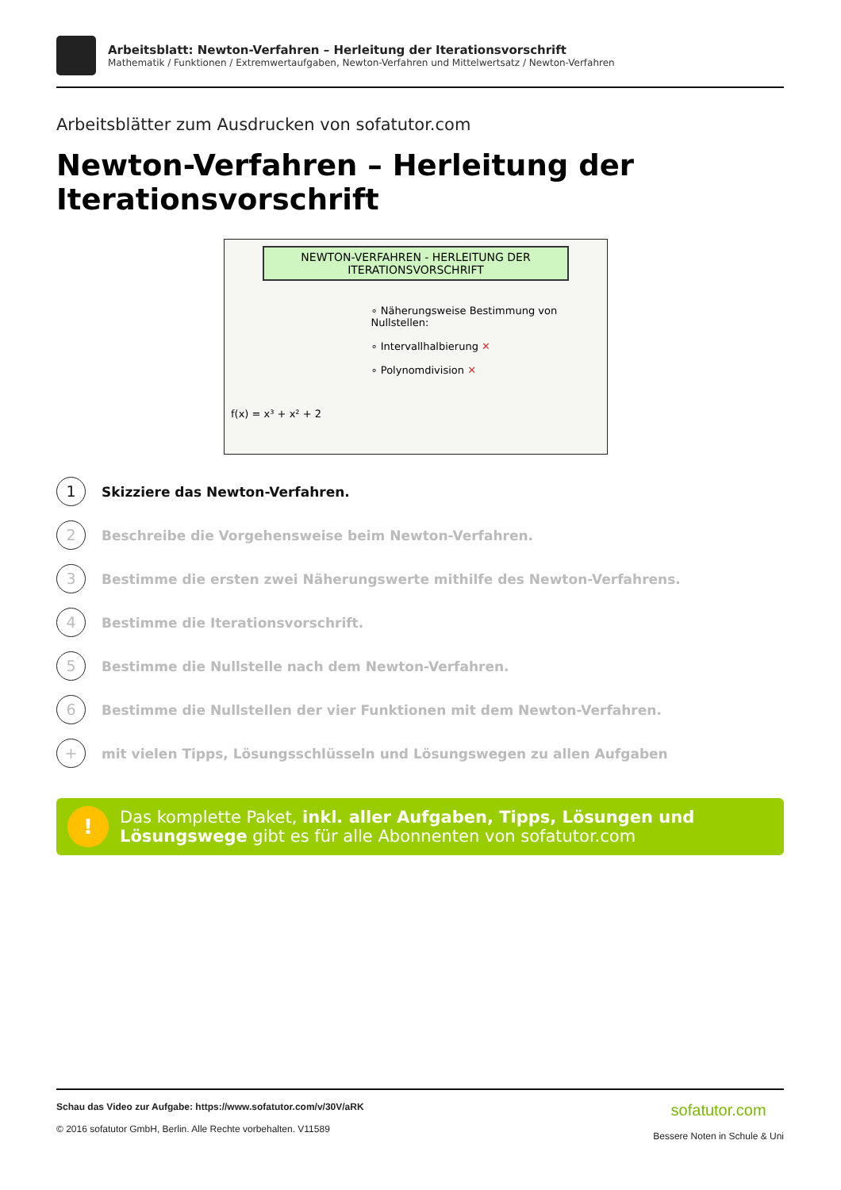Arbeitsblatt: Newton-Verfahren – Herleitung der Iterationsvorschrift
Mathematik / Funktionen / Extremwertaufgaben, Newton-Verfahren und Mittelwertsatz / Newton-Verfahren
Arbeitsblätter zum Ausdrucken von sofatutor.com
Newton-Verfahren – Herleitung der Iterationsvorschrift
NEWTON-VERFAHREN - HERLEITUNG DER ITERATIONSVORSCHRIFT
f(x) = x³ + x² + 2
∘ Näherungsweise Bestimmung von Nullstellen:
∘ Intervallhalbierung ✕
∘ Polynomdivision ✕
1
Skizziere das Newton-Verfahren.
2
Beschreibe die Vorgehensweise beim Newton-Verfahren.
3
Bestimme die ersten zwei Näherungswerte mithilfe des Newton-Verfahrens.
4
Bestimme die Iterationsvorschrift.
5
Bestimme die Nullstelle nach dem Newton-Verfahren.
6
Bestimme die Nullstellen der vier Funktionen mit dem Newton-Verfahren.
+
mit vielen Tipps, Lösungsschlüsseln und Lösungswegen zu allen Aufgaben
!
Das komplette Paket, inkl. aller Aufgaben, Tipps, Lösungen und Lösungswege gibt es für alle Abonnenten von sofatutor.com
Schau das Video zur Aufgabe: https://www.sofatutor.com/v/30V/aRK
© 2016 sofatutor GmbH, Berlin. Alle Rechte vorbehalten. V11589
sofatutor.com
Bessere Noten in Schule & Uni